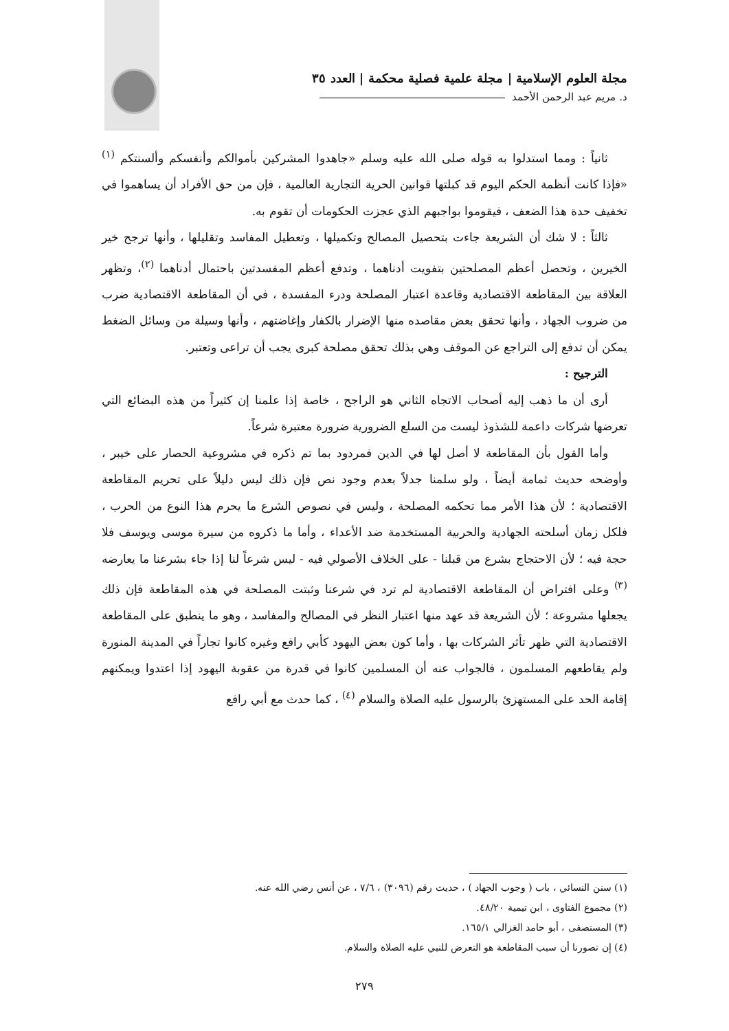مجلة العلوم الإسلامية | مجلة علمية فصلية محكمة | العدد ٣٥
د. مريم عبد الرحمن الأحمد
ثانياً : ومما استدلوا به قوله صلى الله عليه وسلم «جاهدوا المشركين بأموالكم وأنفسكم وألسنتكم <sup>(١)</sup> «فإذا كانت أنظمة الحكم اليوم قد كبلتها قوانين الحرية التجارية العالمية ، فإن من حق الأفراد أن يساهموا في تخفيف حدة هذا الضعف ، فيقوموا بواجبهم الذي عجزت الحكومات أن تقوم به.
ثالثاً : لا شك أن الشريعة جاءت بتحصيل المصالح وتكميلها ، وتعطيل المفاسد وتقليلها ، وأنها ترجح خير الخيرين ، وتحصل أعظم المصلحتين بتفويت أدناهما ، وتدفع أعظم المفسدتين باحتمال أدناهما <sup>(٢)</sup>، وتظهر العلاقة بين المقاطعة الاقتصادية وقاعدة اعتبار المصلحة ودرء المفسدة ، في أن المقاطعة الاقتصادية ضرب من ضروب الجهاد ، وأنها تحقق بعض مقاصده منها الإضرار بالكفار وإغاضتهم ، وأنها وسيلة من وسائل الضغط يمكن أن تدفع إلى التراجع عن الموقف وهي بذلك تحقق مصلحة كبرى يجب أن تراعى وتعتبر.
الترجيح :
أرى أن ما ذهب إليه أصحاب الاتجاه الثاني هو الراجح ، خاصة إذا علمنا إن كثيراً من هذه البضائع التي تعرضها شركات داعمة للشذوذ ليست من السلع الضرورية ضرورة معتبرة شرعاً.
وأما القول بأن المقاطعة لا أصل لها في الدين فمردود بما تم ذكره في مشروعية الحصار على خيبر ، وأوضحه حديث ثمامة أيضاً ، ولو سلمنا جدلاً بعدم وجود نص فإن ذلك ليس دليلاً على تحريم المقاطعة الاقتصادية ؛ لأن هذا الأمر مما تحكمه المصلحة ، وليس في نصوص الشرع ما يحرم هذا النوع من الحرب ، فلكل زمان أسلحته الجهادية والحربية المستخدمة ضد الأعداء ، وأما ما ذكروه من سيرة موسى ويوسف فلا حجة فيه ؛ لأن الاحتجاج بشرع من قبلنا - على الخلاف الأصولي فيه - ليس شرعاً لنا إذا جاء بشرعنا ما يعارضه <sup>(٣)</sup> وعلى افتراض أن المقاطعة الاقتصادية لم ترد في شرعنا وثبتت المصلحة في هذه المقاطعة فإن ذلك يجعلها مشروعة ؛ لأن الشريعة قد عهد منها اعتبار النظر في المصالح والمفاسد ، وهو ما ينطبق على المقاطعة الاقتصادية التي ظهر تأثر الشركات بها ، وأما كون بعض اليهود كأبي رافع وغيره كانوا تجاراً في المدينة المنورة ولم يقاطعهم المسلمون ، فالجواب عنه أن المسلمين كانوا في قدرة من عقوبة اليهود إذا اعتدوا ويمكنهم إقامة الحد على المستهزئ بالرسول عليه الصلاة والسلام <sup>(٤)</sup> ، كما حدث مع أبي رافع
(١) سنن النسائي ، باب ( وجوب الجهاد ) ، حديث رقم (٣٠٩٦) ، ٧/٦ ، عن أنس رضي الله عنه.
(٢) مجموع الفتاوى ، ابن تيمية ٤٨/٢٠.
(٣) المستصفى ، أبو حامد الغزالي ١٦٥/١.
(٤) إن تصورنا أن سبب المقاطعة هو التعرض للنبي عليه الصلاة والسلام.
٢٧٩